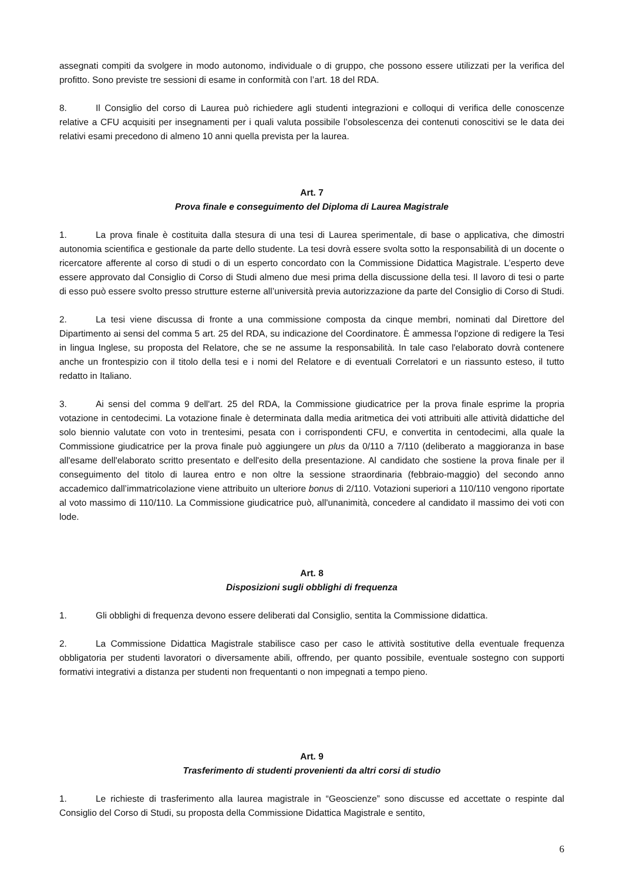assegnati compiti da svolgere in modo autonomo, individuale o di gruppo, che possono essere utilizzati per la verifica del profitto. Sono previste tre sessioni di esame in conformità con l’art. 18 del RDA.
8. Il Consiglio del corso di Laurea può richiedere agli studenti integrazioni e colloqui di verifica delle conoscenze relative a CFU acquisiti per insegnamenti per i quali valuta possibile l’obsolescenza dei contenuti conoscitivi se le data dei relativi esami precedono di almeno 10 anni quella prevista per la laurea.
Art. 7
Prova finale e conseguimento del Diploma di Laurea Magistrale
1. La prova finale è costituita dalla stesura di una tesi di Laurea sperimentale, di base o applicativa, che dimostri autonomia scientifica e gestionale da parte dello studente. La tesi dovrà essere svolta sotto la responsabilità di un docente o ricercatore afferente al corso di studi o di un esperto concordato con la Commissione Didattica Magistrale. L’esperto deve essere approvato dal Consiglio di Corso di Studi almeno due mesi prima della discussione della tesi. Il lavoro di tesi o parte di esso può essere svolto presso strutture esterne all’università previa autorizzazione da parte del Consiglio di Corso di Studi.
2. La tesi viene discussa di fronte a una commissione composta da cinque membri, nominati dal Direttore del Dipartimento ai sensi del comma 5 art. 25 del RDA, su indicazione del Coordinatore. È ammessa l'opzione di redigere la Tesi in lingua Inglese, su proposta del Relatore, che se ne assume la responsabilità. In tale caso l'elaborato dovrà contenere anche un frontespizio con il titolo della tesi e i nomi del Relatore e di eventuali Correlatori e un riassunto esteso, il tutto redatto in Italiano.
3. Ai sensi del comma 9 dell'art. 25 del RDA, la Commissione giudicatrice per la prova finale esprime la propria votazione in centodecimi. La votazione finale è determinata dalla media aritmetica dei voti attribuiti alle attività didattiche del solo biennio valutate con voto in trentesimi, pesata con i corrispondenti CFU, e convertita in centodecimi, alla quale la Commissione giudicatrice per la prova finale può aggiungere un plus da 0/110 a 7/110 (deliberato a maggioranza in base all'esame dell'elaborato scritto presentato e dell'esito della presentazione. Al candidato che sostiene la prova finale per il conseguimento del titolo di laurea entro e non oltre la sessione straordinaria (febbraio-maggio) del secondo anno accademico dall’immatricolazione viene attribuito un ulteriore bonus di 2/110. Votazioni superiori a 110/110 vengono riportate al voto massimo di 110/110. La Commissione giudicatrice può, all'unanimità, concedere al candidato il massimo dei voti con lode.
Art. 8
Disposizioni sugli obblighi di frequenza
1. Gli obblighi di frequenza devono essere deliberati dal Consiglio, sentita la Commissione didattica.
2. La Commissione Didattica Magistrale stabilisce caso per caso le attività sostitutive della eventuale frequenza obbligatoria per studenti lavoratori o diversamente abili, offrendo, per quanto possibile, eventuale sostegno con supporti formativi integrativi a distanza per studenti non frequentanti o non impegnati a tempo pieno.
Art. 9
Trasferimento di studenti provenienti da altri corsi di studio
1. Le richieste di trasferimento alla laurea magistrale in “Geoscienze” sono discusse ed accettate o respinte dal Consiglio del Corso di Studi, su proposta della Commissione Didattica Magistrale e sentito,
6